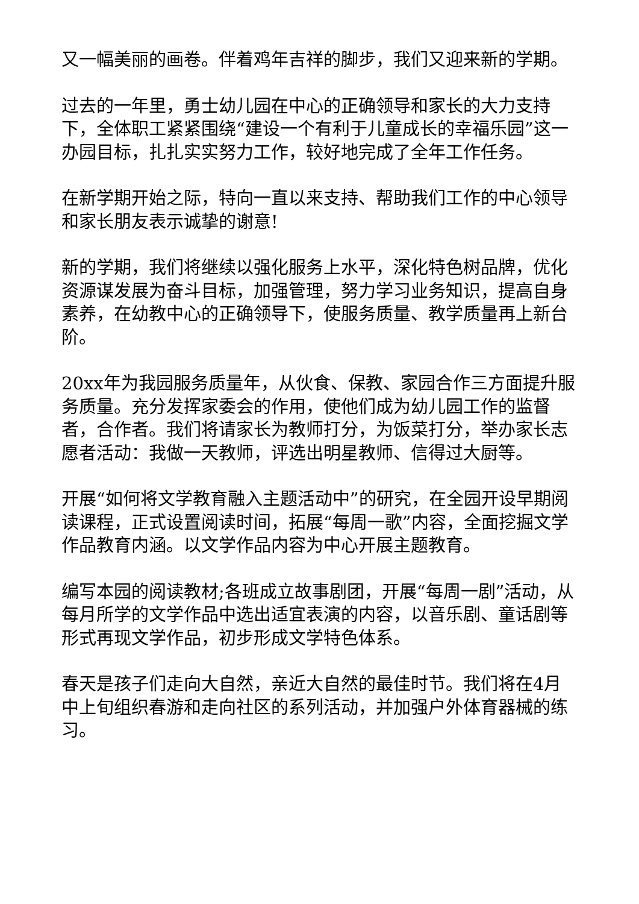又一幅美丽的画卷。伴着鸡年吉祥的脚步，我们又迎来新的学期。
过去的一年里，勇士幼儿园在中心的正确领导和家长的大力支持下，全体职工紧紧围绕“建设一个有利于儿童成长的幸福乐园”这一办园目标，扎扎实实努力工作，较好地完成了全年工作任务。
在新学期开始之际，特向一直以来支持、帮助我们工作的中心领导和家长朋友表示诚挚的谢意!
新的学期，我们将继续以强化服务上水平，深化特色树品牌，优化资源谋发展为奋斗目标，加强管理，努力学习业务知识，提高自身素养，在幼教中心的正确领导下，使服务质量、教学质量再上新台阶。
20xx年为我园服务质量年，从伙食、保教、家园合作三方面提升服务质量。充分发挥家委会的作用，使他们成为幼儿园工作的监督者，合作者。我们将请家长为教师打分，为饭菜打分，举办家长志愿者活动：我做一天教师，评选出明星教师、信得过大厨等。
开展“如何将文学教育融入主题活动中”的研究，在全园开设早期阅读课程，正式设置阅读时间，拓展“每周一歌”内容，全面挖掘文学作品教育内涵。以文学作品内容为中心开展主题教育。
编写本园的阅读教材;各班成立故事剧团，开展“每周一剧”活动，从每月所学的文学作品中选出适宜表演的内容，以音乐剧、童话剧等形式再现文学作品，初步形成文学特色体系。
春天是孩子们走向大自然，亲近大自然的最佳时节。我们将在4月中上旬组织春游和走向社区的系列活动，并加强户外体育器械的练习。